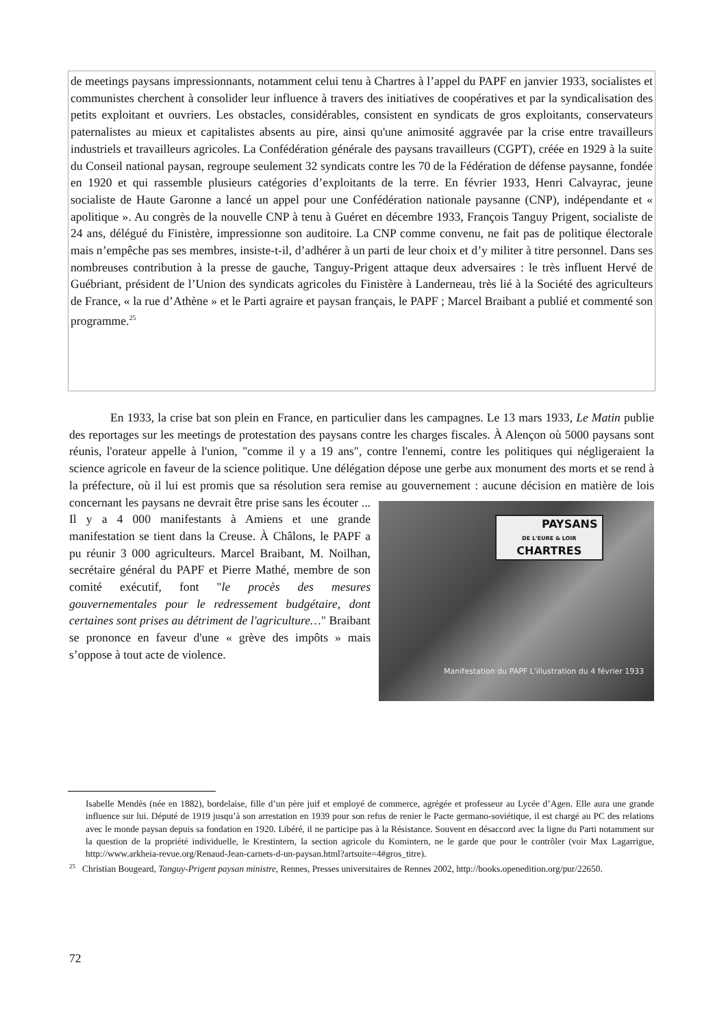de meetings paysans impressionnants, notamment celui tenu à Chartres à l’appel du PAPF en janvier 1933, socialistes et communistes cherchent à consolider leur influence à travers des initiatives de coopératives et par la syndicalisation des petits exploitant et ouvriers. Les obstacles, considérables, consistent en syndicats de gros exploitants, conservateurs paternalistes au mieux et capitalistes absents au pire, ainsi qu'une animosité aggravée par la crise entre travailleurs industriels et travailleurs agricoles. La Confédération générale des paysans travailleurs (CGPT), créée en 1929 à la suite du Conseil national paysan, regroupe seulement 32 syndicats contre les 70 de la Fédération de défense paysanne, fondée en 1920 et qui rassemble plusieurs catégories d’exploitants de la terre. En février 1933, Henri Calvayrac, jeune socialiste de Haute Garonne a lancé un appel pour une Confédération nationale paysanne (CNP), indépendante et « apolitique ». Au congrès de la nouvelle CNP à tenu à Guéret en décembre 1933, François Tanguy Prigent, socialiste de 24 ans, délégué du Finistère, impressionne son auditoire. La CNP comme convenu, ne fait pas de politique électorale mais n’empêche pas ses membres, insiste-t-il, d’adhérer à un parti de leur choix et d’y militer à titre personnel. Dans ses nombreuses contribution à la presse de gauche, Tanguy-Prigent attaque deux adversaires : le très influent Hervé de Guébriant, président de l’Union des syndicats agricoles du Finistère à Landerneau, très lié à la Société des agriculteurs de France, « la rue d’Athène » et le Parti agraire et paysan français, le PAPF ; Marcel Braibant a publié et commenté son programme.<sup>25</sup>
En 1933, la crise bat son plein en France, en particulier dans les campagnes. Le 13 mars 1933, Le Matin publie des reportages sur les meetings de protestation des paysans contre les charges fiscales. À Alençon où 5000 paysans sont réunis, l'orateur appelle à l'union, "comme il y a 19 ans", contre l'ennemi, contre les politiques qui négligeraient la science agricole en faveur de la science politique. Une délégation dépose une gerbe aux monument des morts et se rend à la préfecture, où il lui est promis que sa résolution sera remise au gouvernement : aucune décision en
PAYSANS
DE L'EURE & LOIR
CHARTRES
Manifestation du PAPF L'illustration du 4 février 1933
matière de lois concernant les paysans ne devrait être prise sans les écouter ... Il y a 4 000 manifestants à Amiens et une grande manifestation se tient dans la Creuse. À Châlons, le PAPF a pu réunir 3 000 agriculteurs. Marcel Braibant, M. Noilhan, secrétaire général du PAPF et Pierre Mathé, membre de son comité exécutif, font "le procès des mesures gouvernementales pour le redressement budgétaire, dont certaines sont prises au détriment de l'agriculture…" Braibant se prononce en faveur d'une « grève des impôts » mais s’oppose à tout acte de violence.
Isabelle Mendès (née en 1882), bordelaise, fille d’un père juif et employé de commerce, agrégée et professeur au Lycée d’Agen. Elle aura une grande influence sur lui. Député de 1919 jusqu’à son arrestation en 1939 pour son refus de renier le Pacte germano-soviétique, il est chargé au PC des relations avec le monde paysan depuis sa fondation en 1920. Libéré, il ne participe pas à la Résistance. Souvent en désaccord avec la ligne du Parti notamment sur la question de la propriété individuelle, le Krestintern, la section agricole du Komintern, ne le garde que pour le contrôler (voir Max Lagarrigue, http://www.arkheia-revue.org/Renaud-Jean-carnets-d-un-paysan.html?artsuite=4#gros_titre).
<sup>25</sup> Christian Bougeard, Tanguy-Prigent paysan ministre, Rennes, Presses universitaires de Rennes 2002, http://books.openedition.org/pur/22650.
72